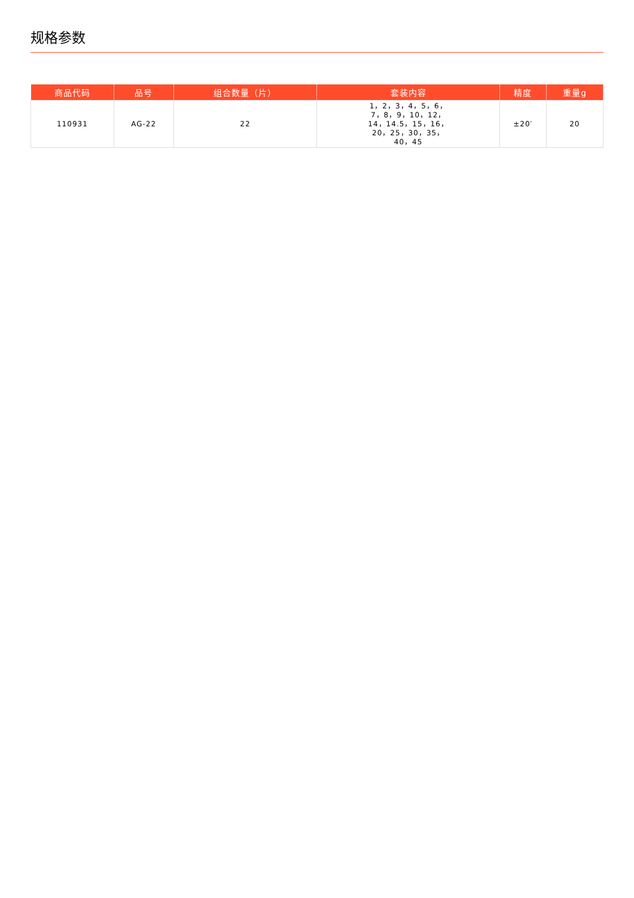规格参数
| 商品代码 | 品号 | 组合数量（片） | 套装内容 | 精度 | 重量g |
| --- | --- | --- | --- | --- | --- |
| 110931 | AG-22 | 22 | 1，2，3，4，5，6， 7，8，9，10，12， 14，14.5，15，16， 20，25，30，35， 40，45 | ±20′ | 20 |